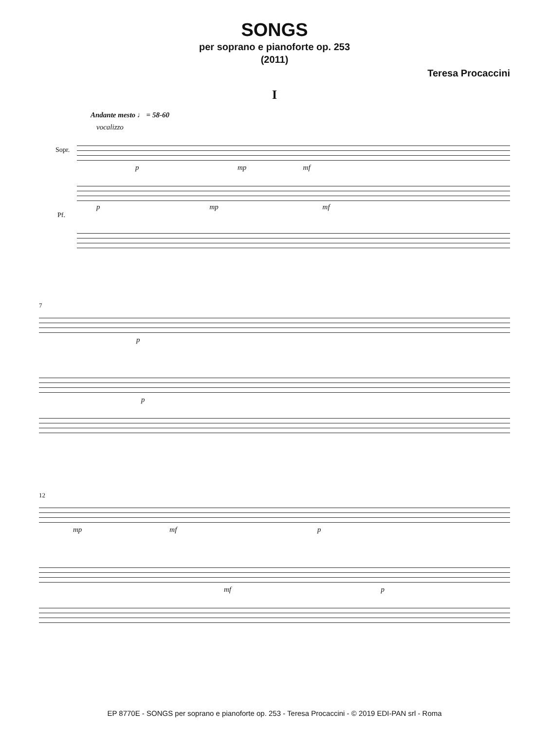SONGS
per soprano e pianoforte op. 253
(2011)
Teresa Procaccini
I
Andante mesto ♩ = 58-60
vocalizzo
Sopr.
p mp mf
p mp mf
Pf.
7
p
p
12
mp mf p
mf p
EP 8770E - SONGS per soprano e pianoforte op. 253 - Teresa Procaccini - © 2019 EDI-PAN srl - Roma